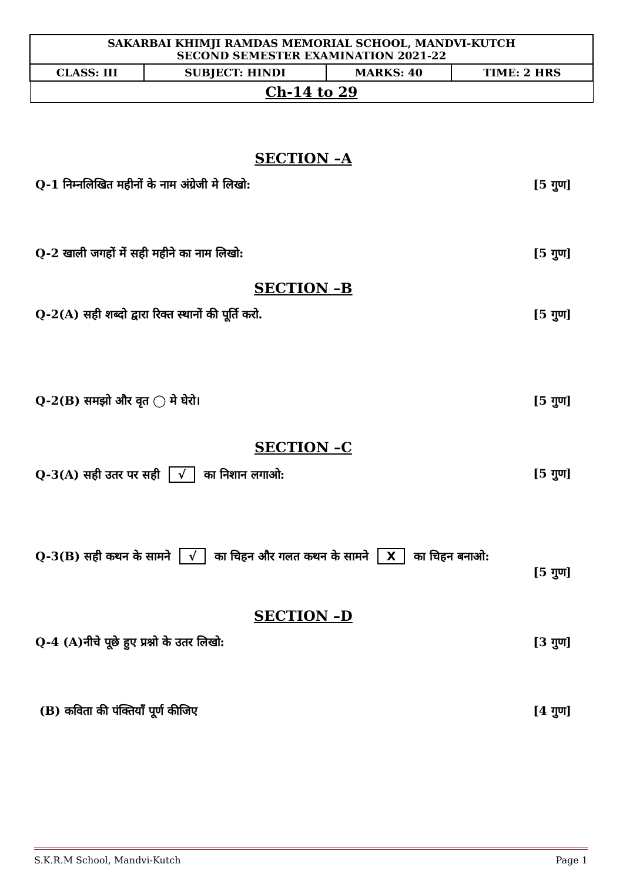| SAKARBAI KHIMJI RAMDAS MEMORIAL SCHOOL, MANDVI-KUTCH SECOND SEMESTER EXAMINATION 2021-22 | | | |
| CLASS: III | SUBJECT: HINDI | MARKS: 40 | TIME: 2 HRS |
| Ch-14 to 29 | | | |
SECTION –A
Q-1 निम्नलिखित महीनों के नाम अंग्रेजी मे लिखो: [5 गुण]
Q-2 खाली जगहों में सही महीने का नाम लिखो: [5 गुण]
SECTION –B
Q-2(A) सही शब्दो द्वारा रिक्त स्थानों की पूर्ति करो. [5 गुण]
Q-2(B) समझो और वृत ◯ मे घेरो। [5 गुण]
SECTION –C
Q-3(A) सही उतर पर सही √ का निशान लगाओ: [5 गुण]
Q-3(B) सही कथन के सामने √ का चिहन और गलत कथन के सामने X का चिहन बनाओ:
[5 गुण]
SECTION –D
Q-4 (A)नीचे पूछे हुए प्रश्नो के उतर लिखो: [3 गुण]
(B) कविता की पंक्तियाँ पूर्ण कीजिए [4 गुण]
S.K.R.M School, Mandvi-Kutch Page 1